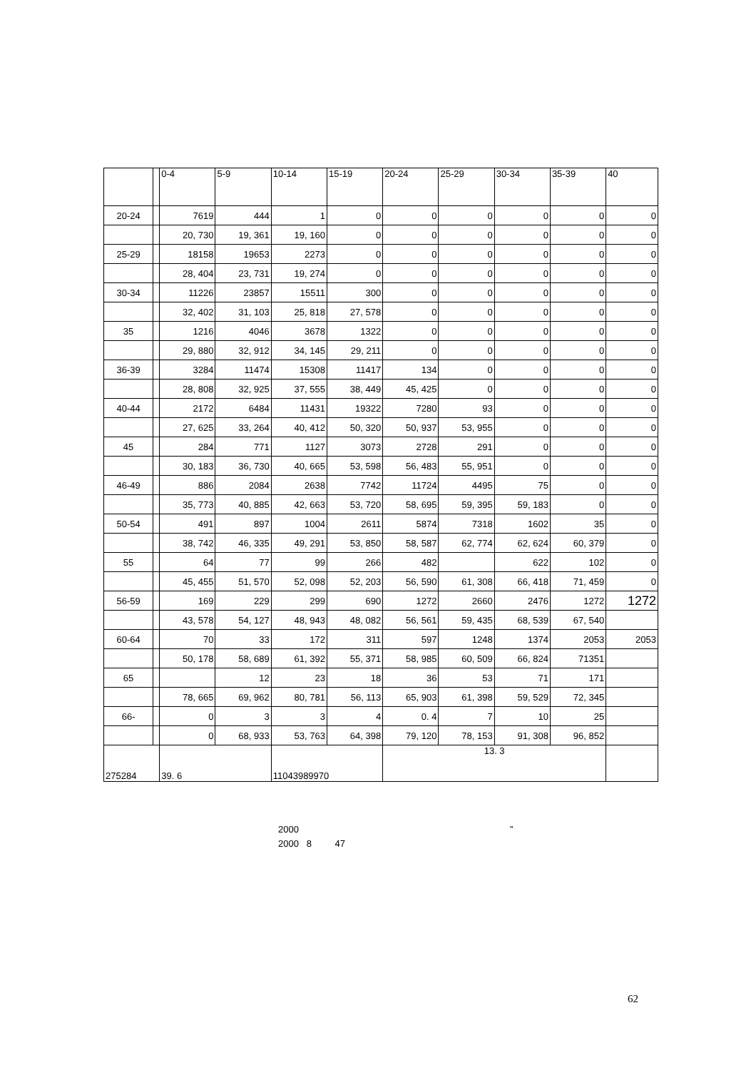| | | 0-4 | 5-9 | 10-14 | 15-19 | 20-24 | 25-29 | 30-34 | 35-39 | 40 |
| --- | --- | --- | --- | --- | --- | --- | --- | --- | --- | --- |
| 20-24 | | 7619 | 444 | 1 | 0 | 0 | 0 | 0 | 0 | 0 |
| | | 20, 730 | 19, 361 | 19, 160 | 0 | 0 | 0 | 0 | 0 | 0 |
| 25-29 | | 18158 | 19653 | 2273 | 0 | 0 | 0 | 0 | 0 | 0 |
| | | 28, 404 | 23, 731 | 19, 274 | 0 | 0 | 0 | 0 | 0 | 0 |
| 30-34 | | 11226 | 23857 | 15511 | 300 | 0 | 0 | 0 | 0 | 0 |
| | | 32, 402 | 31, 103 | 25, 818 | 27, 578 | 0 | 0 | 0 | 0 | 0 |
| 35 | | 1216 | 4046 | 3678 | 1322 | 0 | 0 | 0 | 0 | 0 |
| | | 29, 880 | 32, 912 | 34, 145 | 29, 211 | 0 | 0 | 0 | 0 | 0 |
| 36-39 | | 3284 | 11474 | 15308 | 11417 | 134 | 0 | 0 | 0 | 0 |
| | | 28, 808 | 32, 925 | 37, 555 | 38, 449 | 45, 425 | 0 | 0 | 0 | 0 |
| 40-44 | | 2172 | 6484 | 11431 | 19322 | 7280 | 93 | 0 | 0 | 0 |
| | | 27, 625 | 33, 264 | 40, 412 | 50, 320 | 50, 937 | 53, 955 | 0 | 0 | 0 |
| 45 | | 284 | 771 | 1127 | 3073 | 2728 | 291 | 0 | 0 | 0 |
| | | 30, 183 | 36, 730 | 40, 665 | 53, 598 | 56, 483 | 55, 951 | 0 | 0 | 0 |
| 46-49 | | 886 | 2084 | 2638 | 7742 | 11724 | 4495 | 75 | 0 | 0 |
| | | 35, 773 | 40, 885 | 42, 663 | 53, 720 | 58, 695 | 59, 395 | 59, 183 | 0 | 0 |
| 50-54 | | 491 | 897 | 1004 | 2611 | 5874 | 7318 | 1602 | 35 | 0 |
| | | 38, 742 | 46, 335 | 49, 291 | 53, 850 | 58, 587 | 62, 774 | 62, 624 | 60, 379 | 0 |
| 55 | | 64 | 77 | 99 | 266 | 482 | | 622 | 102 | 0 |
| | | 45, 455 | 51, 570 | 52, 098 | 52, 203 | 56, 590 | 61, 308 | 66, 418 | 71, 459 | 0 |
| 56-59 | | 169 | 229 | 299 | 690 | 1272 | 2660 | 2476 | 1272 | 1272 |
| | | 43, 578 | 54, 127 | 48, 943 | 48, 082 | 56, 561 | 59, 435 | 68, 539 | 67, 540 | |
| 60-64 | | 70 | 33 | 172 | 311 | 597 | 1248 | 1374 | 2053 | 2053 |
| | | 50, 178 | 58, 689 | 61, 392 | 55, 371 | 58, 985 | 60, 509 | 66, 824 | 71351 | |
| 65 | | | 12 | 23 | 18 | 36 | 53 | 71 | 171 | |
| | | 78, 665 | 69, 962 | 80, 781 | 56, 113 | 65, 903 | 61, 398 | 59, 529 | 72, 345 | |
| 66- | | 0 | 3 | 3 | 4 | 0. 4 | 7 | 10 | 25 | |
| | | 0 | 68, 933 | 53, 763 | 64, 398 | 79, 120 | 78, 153 | 91, 308 | 96, 852 | |
| 275284 | | 39. 6 | | 11043989970 | | 13. 3 | | | | |
2000 ”
2000 8 47
62